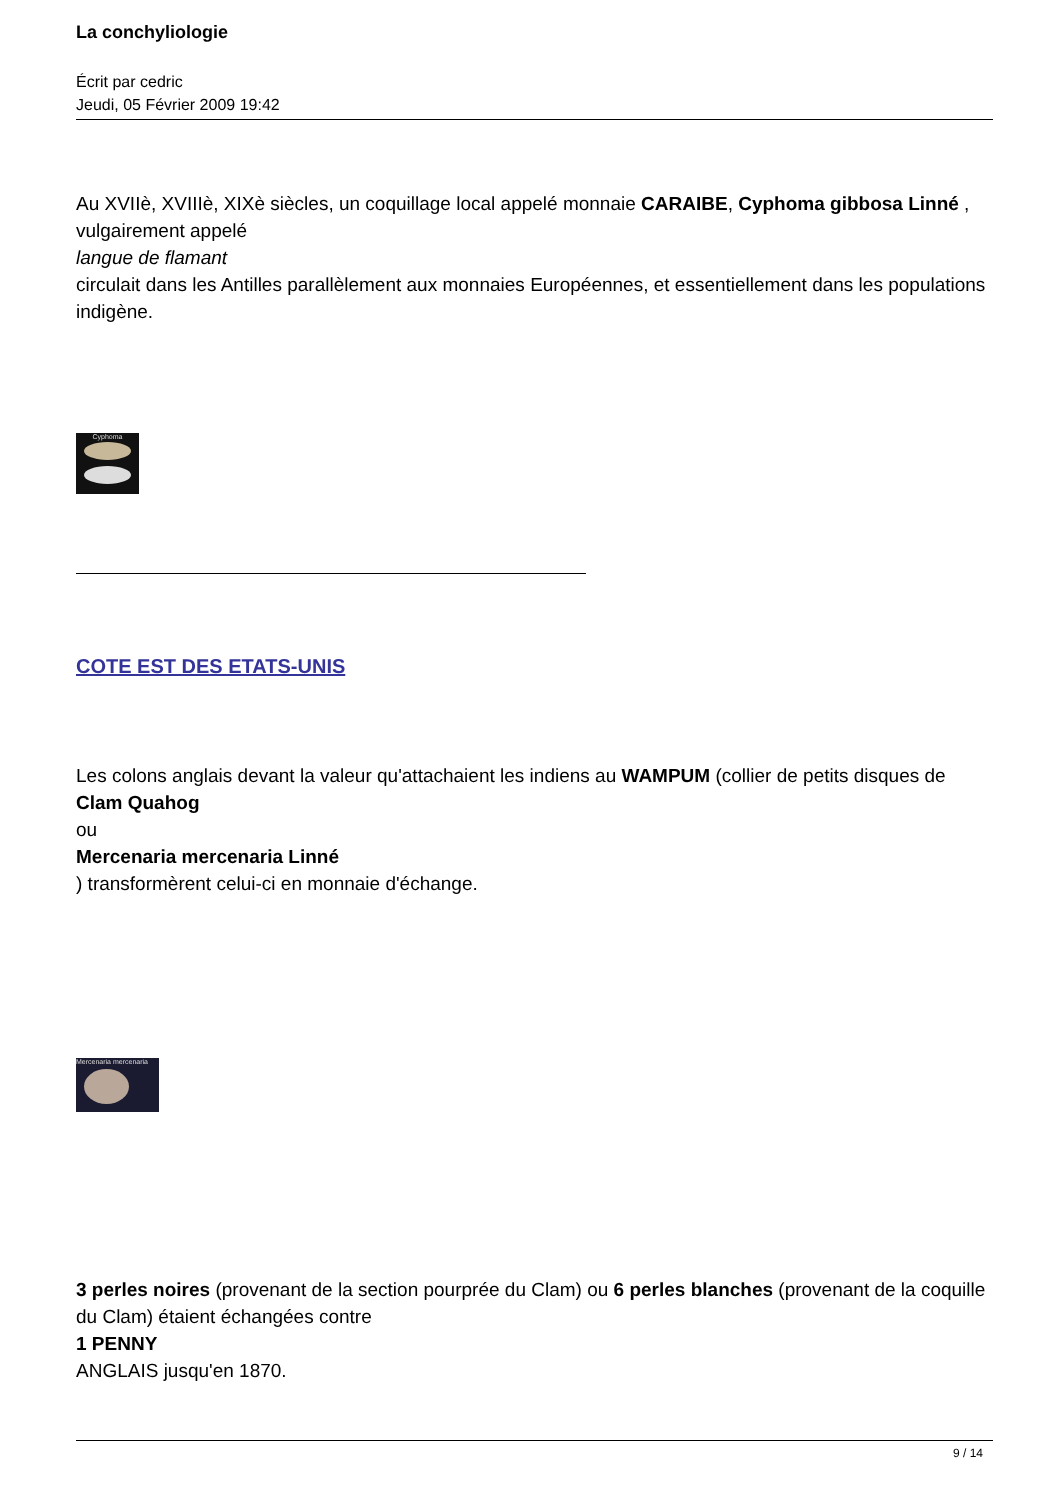La conchyliologie
Écrit par cedric
Jeudi, 05 Février 2009 19:42
Au XVIIè, XVIIIè, XIXè siècles, un coquillage local appelé monnaie CARAIBE, Cyphoma gibbosa Linné ,
vulgairement appelé
langue de flamant
circulait dans les Antilles parallèlement aux monnaies Européennes, et essentiellement dans les populations indigène.
Cyphoma
COTE EST DES ETATS-UNIS
Les colons anglais devant la valeur qu'attachaient les indiens au WAMPUM (collier de petits disques de Clam Quahog
ou
Mercenaria mercenaria Linné
) transformèrent celui-ci en monnaie d'échange.
Mercenaria mercenaria
3 perles noires (provenant de la section pourprée du Clam) ou 6 perles blanches (provenant de la coquille du Clam) étaient échangées contre
1 PENNY
ANGLAIS jusqu'en 1870.
9 / 14